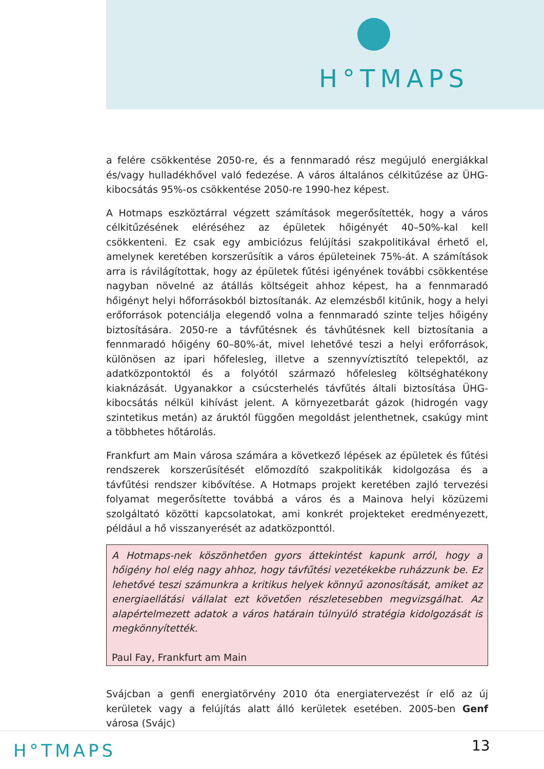H°TMAPS
a felére csökkentése 2050-re, és a fennmaradó rész megújuló energiákkal és/vagy hulladékhővel való fedezése. A város általános célkitűzése az ÜHG-kibocsátás 95%-os csökkentése 2050-re 1990-hez képest.
A Hotmaps eszköztárral végzett számítások megerősítették, hogy a város célkitűzésének eléréséhez az épületek hőigényét 40–50%-kal kell csökkenteni. Ez csak egy ambiciózus felújítási szakpolitikával érhető el, amelynek keretében korszerűsítik a város épületeinek 75%-át. A számítások arra is rávilágítottak, hogy az épületek fűtési igényének további csökkentése nagyban növelné az átállás költségeit ahhoz képest, ha a fennmaradó hőigényt helyi hőforrásokból biztosítanák. Az elemzésből kitűnik, hogy a helyi erőforrások potenciálja elegendő volna a fennmaradó szinte teljes hőigény biztosítására. 2050-re a távfűtésnek és távhűtésnek kell biztosítania a fennmaradó hőigény 60–80%-át, mivel lehetővé teszi a helyi erőforrások, különösen az ipari hőfelesleg, illetve a szennyvíztisztító telepektől, az adatközpontoktól és a folyótól származó hőfelesleg költséghatékony kiaknázását. Ugyanakkor a csúcsterhelés távfűtés általi biztosítása ÜHG-kibocsátás nélkül kihívást jelent. A környezetbarát gázok (hidrogén vagy szintetikus metán) az áruktól függően megoldást jelenthetnek, csakúgy mint a többhetes hőtárolás.
Frankfurt am Main városa számára a következő lépések az épületek és fűtési rendszerek korszerűsítését előmozdító szakpolitikák kidolgozása és a távfűtési rendszer kibővítése. A Hotmaps projekt keretében zajló tervezési folyamat megerősítette továbbá a város és a Mainova helyi közüzemi szolgáltató közötti kapcsolatokat, ami konkrét projekteket eredményezett, például a hő visszanyerését az adatközponttól.
A Hotmaps-nek köszönhetően gyors áttekintést kapunk arról, hogy a hőigény hol elég nagy ahhoz, hogy távfűtési vezetékekbe ruházzunk be. Ez lehetővé teszi számunkra a kritikus helyek könnyű azonosítását, amiket az energiaellátási vállalat ezt követően részletesebben megvizsgálhat. Az alapértelmezett adatok a város határain túlnyúló stratégia kidolgozását is megkönnyítették.
Paul Fay, Frankfurt am Main
Svájcban a genfi energiatörvény 2010 óta energiatervezést ír elő az új kerületek vagy a felújítás alatt álló kerületek esetében. 2005-ben Genf városa (Svájc)
H°TMAPS 13